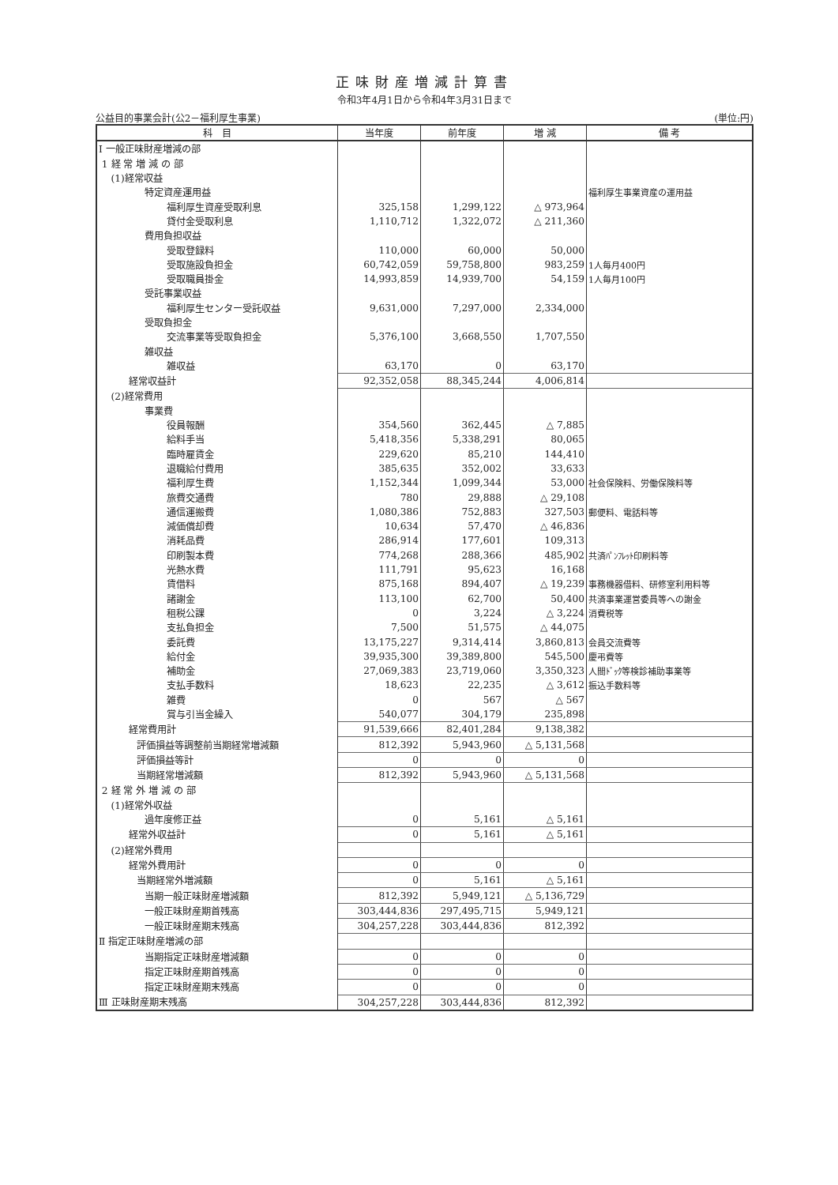正味財産増減計算書
令和3年4月1日から令和4年3月31日まで
公益目的事業会計(公2－福利厚生事業) (単位:円)
| 科 目 | 当年度 | 前年度 | 増 減 | 備 考 |
| --- | --- | --- | --- | --- |
| Ⅰ 一般正味財産増減の部 | | | | |
| 1 経 常 増 減 の 部 | | | | |
| (1)経常収益 | | | | |
| 特定資産運用益 | | | | 福利厚生事業資産の運用益 |
| 福利厚生資産受取利息 | 325,158 | 1,299,122 | △ 973,964 | |
| 貸付金受取利息 | 1,110,712 | 1,322,072 | △ 211,360 | |
| 費用負担収益 | | | | |
| 受取登録料 | 110,000 | 60,000 | 50,000 | |
| 受取施設負担金 | 60,742,059 | 59,758,800 | 983,259 | 1人毎月400円 |
| 受取職員掛金 | 14,993,859 | 14,939,700 | 54,159 | 1人毎月100円 |
| 受託事業収益 | | | | |
| 福利厚生センター受託収益 | 9,631,000 | 7,297,000 | 2,334,000 | |
| 受取負担金 | | | | |
| 交流事業等受取負担金 | 5,376,100 | 3,668,550 | 1,707,550 | |
| 雑収益 | | | | |
| 雑収益 | 63,170 | 0 | 63,170 | |
| 経常収益計 | 92,352,058 | 88,345,244 | 4,006,814 | |
| (2)経常費用 | | | | |
| 事業費 | | | | |
| 役員報酬 | 354,560 | 362,445 | △ 7,885 | |
| 給料手当 | 5,418,356 | 5,338,291 | 80,065 | |
| 臨時雇賃金 | 229,620 | 85,210 | 144,410 | |
| 退職給付費用 | 385,635 | 352,002 | 33,633 | |
| 福利厚生費 | 1,152,344 | 1,099,344 | 53,000 | 社会保険料、労働保険料等 |
| 旅費交通費 | 780 | 29,888 | △ 29,108 | |
| 通信運搬費 | 1,080,386 | 752,883 | 327,503 | 郵便料、電話料等 |
| 減価償却費 | 10,634 | 57,470 | △ 46,836 | |
| 消耗品費 | 286,914 | 177,601 | 109,313 | |
| 印刷製本費 | 774,268 | 288,366 | 485,902 | 共済ﾊﾟﾝﾌﾚｯﾄ印刷料等 |
| 光熱水費 | 111,791 | 95,623 | 16,168 | |
| 賃借料 | 875,168 | 894,407 | △ 19,239 | 事務機器借料、研修室利用料等 |
| 諸謝金 | 113,100 | 62,700 | 50,400 | 共済事業運営委員等への謝金 |
| 租税公課 | 0 | 3,224 | △ 3,224 | 消費税等 |
| 支払負担金 | 7,500 | 51,575 | △ 44,075 | |
| 委託費 | 13,175,227 | 9,314,414 | 3,860,813 | 会員交流費等 |
| 給付金 | 39,935,300 | 39,389,800 | 545,500 | 慶弔費等 |
| 補助金 | 27,069,383 | 23,719,060 | 3,350,323 | 人間ﾄﾞｯｸ等検診補助事業等 |
| 支払手数料 | 18,623 | 22,235 | △ 3,612 | 振込手数料等 |
| 雑費 | 0 | 567 | △ 567 | |
| 賞与引当金繰入 | 540,077 | 304,179 | 235,898 | |
| 経常費用計 | 91,539,666 | 82,401,284 | 9,138,382 | |
| 評価損益等調整前当期経常増減額 | 812,392 | 5,943,960 | △ 5,131,568 | |
| 評価損益等計 | 0 | 0 | 0 | |
| 当期経常増減額 | 812,392 | 5,943,960 | △ 5,131,568 | |
| 2 経 常 外 増 減 の 部 | | | | |
| (1)経常外収益 | | | | |
| 過年度修正益 | 0 | 5,161 | △ 5,161 | |
| 経常外収益計 | 0 | 5,161 | △ 5,161 | |
| (2)経常外費用 | | | | |
| 経常外費用計 | 0 | 0 | 0 | |
| 当期経常外増減額 | 0 | 5,161 | △ 5,161 | |
| 当期一般正味財産増減額 | 812,392 | 5,949,121 | △ 5,136,729 | |
| 一般正味財産期首残高 | 303,444,836 | 297,495,715 | 5,949,121 | |
| 一般正味財産期末残高 | 304,257,228 | 303,444,836 | 812,392 | |
| Ⅱ 指定正味財産増減の部 | | | | |
| 当期指定正味財産増減額 | 0 | 0 | 0 | |
| 指定正味財産期首残高 | 0 | 0 | 0 | |
| 指定正味財産期末残高 | 0 | 0 | 0 | |
| Ⅲ 正味財産期末残高 | 304,257,228 | 303,444,836 | 812,392 | |